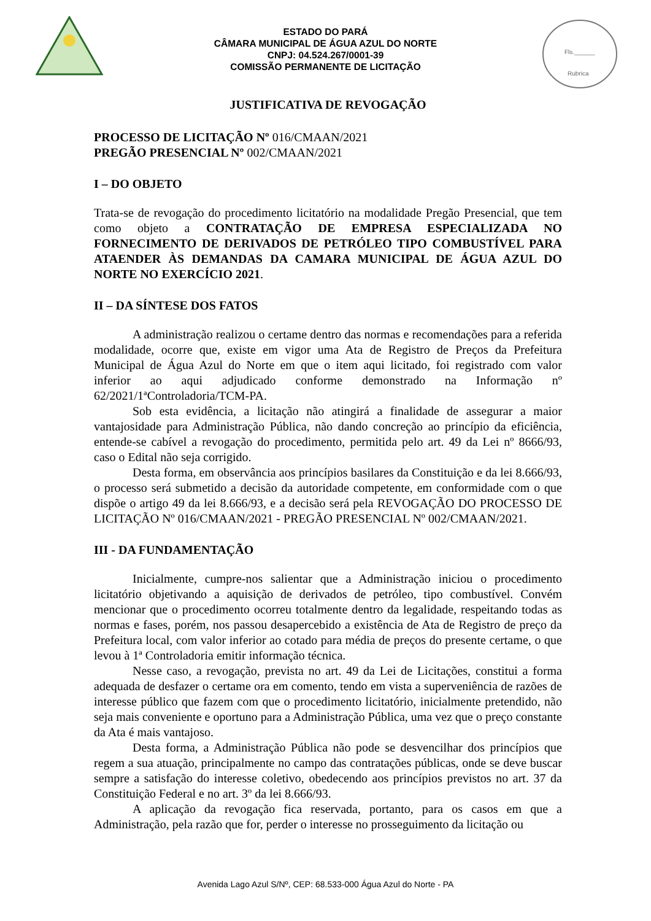Fls.______
Rubrica
ESTADO DO PARÁ
CÂMARA MUNICIPAL DE ÁGUA AZUL DO NORTE
CNPJ: 04.524.267/0001-39
COMISSÃO PERMANENTE DE LICITAÇÃO
JUSTIFICATIVA DE REVOGAÇÃO
PROCESSO DE LICITAÇÃO Nº 016/CMAAN/2021
PREGÃO PRESENCIAL Nº 002/CMAAN/2021
I – DO OBJETO
Trata-se de revogação do procedimento licitatório na modalidade Pregão Presencial, que tem como objeto a CONTRATAÇÃO DE EMPRESA ESPECIALIZADA NO FORNECIMENTO DE DERIVADOS DE PETRÓLEO TIPO COMBUSTÍVEL PARA ATAENDER ÀS DEMANDAS DA CAMARA MUNICIPAL DE ÁGUA AZUL DO NORTE NO EXERCÍCIO 2021.
II – DA SÍNTESE DOS FATOS
A administração realizou o certame dentro das normas e recomendações para a referida modalidade, ocorre que, existe em vigor uma Ata de Registro de Preços da Prefeitura Municipal de Água Azul do Norte em que o item aqui licitado, foi registrado com valor inferior ao aqui adjudicado conforme demonstrado na Informação nº 62/2021/1ªControladoria/TCM-PA.
Sob esta evidência, a licitação não atingirá a finalidade de assegurar a maior vantajosidade para Administração Pública, não dando concreção ao princípio da eficiência, entende-se cabível a revogação do procedimento, permitida pelo art. 49 da Lei nº 8666/93, caso o Edital não seja corrigido.
Desta forma, em observância aos princípios basilares da Constituição e da lei 8.666/93, o processo será submetido a decisão da autoridade competente, em conformidade com o que dispõe o artigo 49 da lei 8.666/93, e a decisão será pela REVOGAÇÃO DO PROCESSO DE LICITAÇÃO Nº 016/CMAAN/2021 - PREGÃO PRESENCIAL Nº 002/CMAAN/2021.
III - DA FUNDAMENTAÇÃO
Inicialmente, cumpre-nos salientar que a Administração iniciou o procedimento licitatório objetivando a aquisição de derivados de petróleo, tipo combustível. Convém mencionar que o procedimento ocorreu totalmente dentro da legalidade, respeitando todas as normas e fases, porém, nos passou desapercebido a existência de Ata de Registro de preço da Prefeitura local, com valor inferior ao cotado para média de preços do presente certame, o que levou à 1ª Controladoria emitir informação técnica.
Nesse caso, a revogação, prevista no art. 49 da Lei de Licitações, constitui a forma adequada de desfazer o certame ora em comento, tendo em vista a superveniência de razões de interesse público que fazem com que o procedimento licitatório, inicialmente pretendido, não seja mais conveniente e oportuno para a Administração Pública, uma vez que o preço constante da Ata é mais vantajoso.
Desta forma, a Administração Pública não pode se desvencilhar dos princípios que regem a sua atuação, principalmente no campo das contratações públicas, onde se deve buscar sempre a satisfação do interesse coletivo, obedecendo aos princípios previstos no art. 37 da Constituição Federal e no art. 3º da lei 8.666/93.
A aplicação da revogação fica reservada, portanto, para os casos em que a Administração, pela razão que for, perder o interesse no prosseguimento da licitação ou
Avenida Lago Azul S/Nº, CEP: 68.533-000 Água Azul do Norte - PA